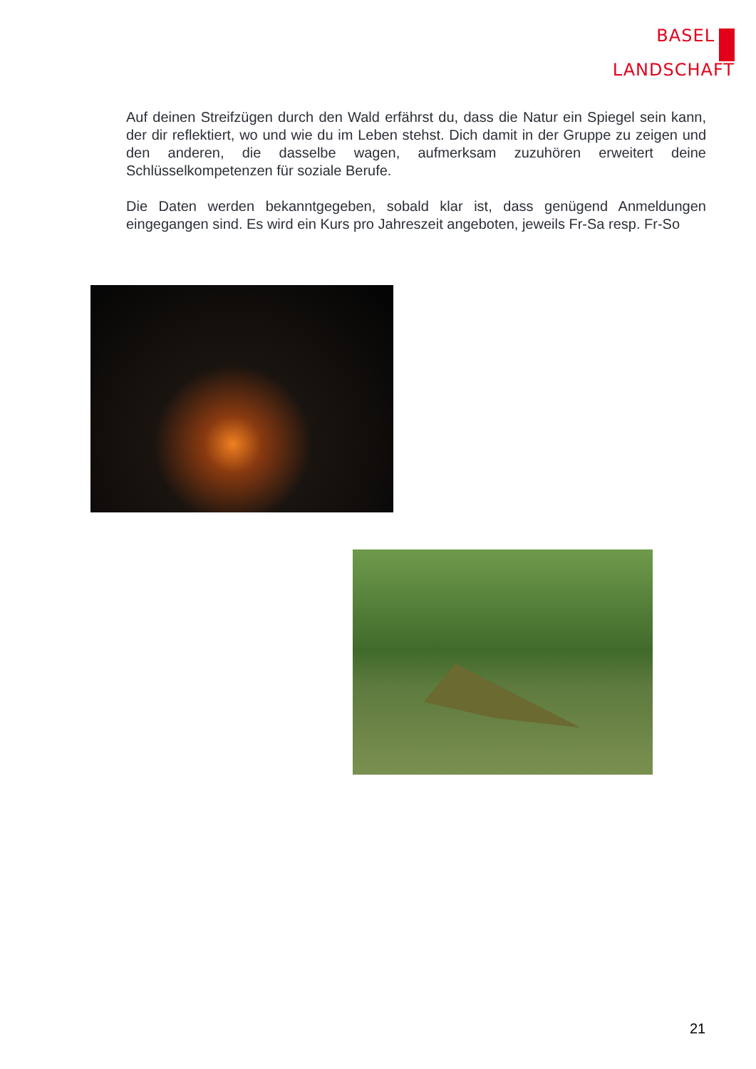BASEL
LANDSCHAFT
Auf deinen Streifzügen durch den Wald erfährst du, dass die Natur ein Spiegel sein kann, der dir reflektiert, wo und wie du im Leben stehst. Dich damit in der Gruppe zu zeigen und den anderen, die dasselbe wagen, aufmerksam zuzuhören erweitert deine Schlüsselkompetenzen für soziale Berufe.
Die Daten werden bekanntgegeben, sobald klar ist, dass genügend Anmeldungen eingegangen sind. Es wird ein Kurs pro Jahreszeit angeboten, jeweils Fr-Sa resp. Fr-So
21